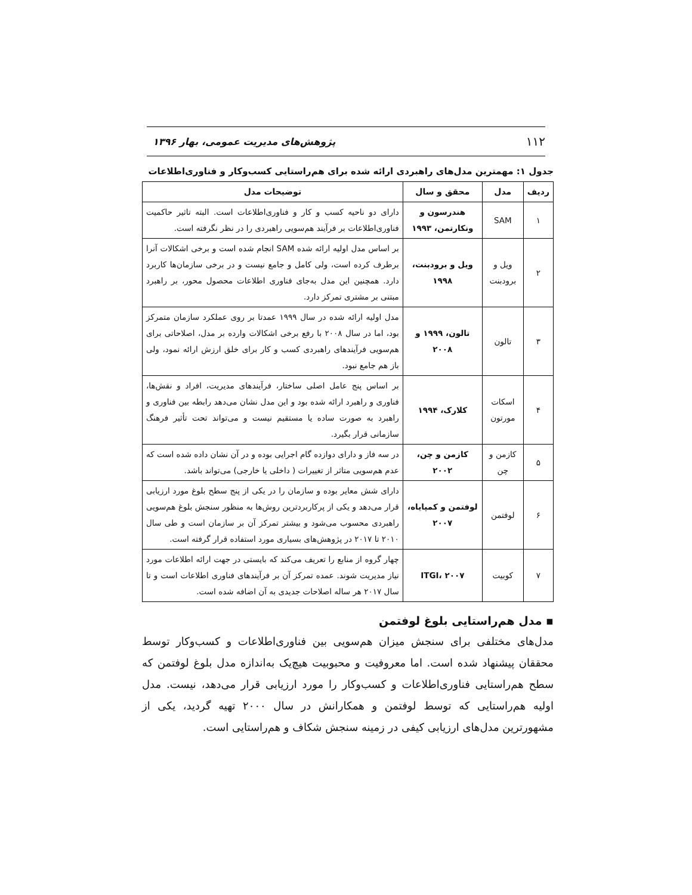۱۱۲ پژوهش‌های مدیریت عمومی، بهار ۱۳۹۶
جدول ۱: مهمترین مدل‌های راهبردی ارائه شده برای هم‌راستایی کسب‌وکار و فناوری‌اطلاعات
| ردیف | مدل | محقق و سال | توضیحات مدل |
| --- | --- | --- | --- |
| ۱ | SAM | هندرسون و ونکارتمن، ۱۹۹۳ | دارای دو ناحیه کسب و کار و فناوری‌اطلاعات است. البته تاثیر حاکمیت فناوری‌اطلاعات بر فرآیند هم‌سویی راهبردی را در نظر نگرفته است. |
| ۲ | ویل و برودبنت | ویل و برودبنت، ۱۹۹۸ | بر اساس مدل اولیه ارائه شده SAM انجام شده است و برخی اشکالات آنرا برطرف کرده است، ولی کامل و جامع نیست و در برخی سازمان‌ها کاربرد دارد. همچنین این مدل به‌جای فناوری اطلاعات محصول محور، بر راهبرد مبتنی بر مشتری تمرکز دارد. |
| ۳ | تالون | تالون، ۱۹۹۹ و ۲۰۰۸ | مدل اولیه ارائه شده در سال ۱۹۹۹ عمدتا بر روی عملکرد سازمان متمرکز بود، اما در سال ۲۰۰۸ با رفع برخی اشکالات وارده بر مدل، اصلاحاتی برای هم‌سویی فرآیندهای راهبردی کسب و کار برای خلق ارزش ارائه نمود، ولی باز هم جامع نبود. |
| ۴ | اسکات مورتون | کلارک، ۱۹۹۴ | بر اساس پنج عامل اصلی ساختار، فرآیندهای مدیریت، افراد و نقش‌ها، فناوری و راهبرد ارائه شده بود و این مدل نشان می‌دهد رابطه بین فناوری و راهبرد به صورت ساده یا مستقیم نیست و می‌تواند تحت تأثیر فرهنگ سازمانی قرار بگیرد. |
| ۵ | کازمن و چن | کازمن و چن، ۲۰۰۲ | در سه فاز و دارای دوازده گام اجرایی بوده و در آن نشان داده شده است که عدم هم‌سویی متاثر از تغییرات ( داخلی یا خارجی) می‌تواند باشد. |
| ۶ | لوفتمن | لوفتمن و کمپایاه، ۲۰۰۷ | دارای شش معایر بوده و سازمان را در یکی از پنج سطح بلوغ مورد ارزیابی قرار می‌دهد و یکی از پرکاربردترین روش‌ها به منظور سنجش بلوغ هم‌سویی راهبردی محسوب می‌شود و بیشتر تمرکز آن بر سازمان است و طی سال ۲۰۱۰ تا ۲۰۱۷ در پژوهش‌های بسیاری مورد استفاده قرار گرفته است. |
| ۷ | کوبیت | ITGI، ۲۰۰۷ | چهار گروه از منابع را تعریف می‌کند که بایستی در جهت ارائه اطلاعات مورد نیاز مدیریت شوند. عمده تمرکز آن بر فرآیندهای فناوری اطلاعات است و تا سال ۲۰۱۷ هر ساله اصلاحات جدیدی به آن اضافه شده است. |
▪ مدل هم‌راستایی بلوغ لوفتمن
مدل‌های مختلفی برای سنجش میزان هم‌سویی بین فناوری‌اطلاعات و کسب‌وکار توسط محققان پیشنهاد شده است. اما معروفیت و محبوبیت هیچ‌یک به‌اندازه مدل بلوغ لوفتمن که سطح هم‌راستایی فناوری‌اطلاعات و کسب‌وکار را مورد ارزیابی قرار می‌دهد، نیست. مدل اولیه هم‌راستایی که توسط لوفتمن و همکارانش در سال ۲۰۰۰ تهیه گردید، یکی از مشهورترین مدل‌های ارزیابی کیفی در زمینه سنجش شکاف و هم‌راستایی است.